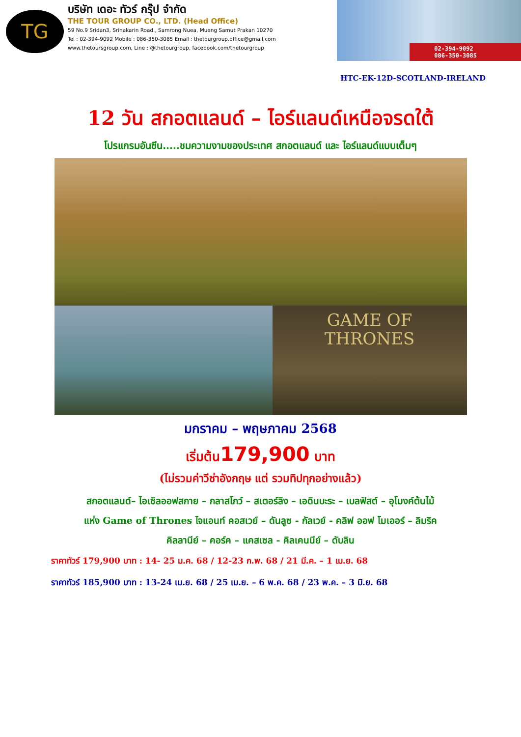TG
บริษัท เดอะ ทัวร์ กรุ๊ป จำกัด
THE TOUR GROUP CO., LTD. (Head Office)
59 No.9 Sridan3, Srinakarin Road., Samrong Nuea, Mueng Samut Prakan 10270
Tel : 02-394-9092 Mobile : 086-350-3085 Email : thetourgroup.office@gmail.com
www.thetoursgroup.com, Line : @thetourgroup, facebook.com/thetourgroup
02-394-9092
086-350-3085
HTC-EK-12D-SCOTLAND-IRELAND
12 วัน สกอตแลนด์ – ไอร์แลนด์เหนือจรดใต้
โปรแกรมอันซีน.....ชมความงามของประเทศ สกอตแลนด์ และ ไอร์แลนด์แบบเต็มๆ
GAME OF
THRONES
มกราคม – พฤษภาคม 2568
เริ่มต้น179,900 บาท
(ไม่รวมค่าวีซ่าอังกฤษ แต่ รวมทิปทุกอย่างแล้ว)
สกอตแลนด์– ไอเซิลออฟสกาย – กลาสโกว์ – สเตอร์ลิง – เอดินบะระ – เบลฟัสต์ – อุโมงค์ต้นไม้
แห่ง Game of Thrones ไจแอนท์ คอสเวย์ – ดันลูซ - กัลเวย์ - คลิฟ ออฟ โมเออร์ – ลิมริค
คิลลานีย์ – คอร์ค – แคสเซล - คิลเคนนีย์ – ดับลิน
ราคาทัวร์ 179,900 บาท : 14- 25 ม.ค. 68 / 12-23 ก.พ. 68 / 21 มี.ค. – 1 เม.ย. 68
ราคาทัวร์ 185,900 บาท : 13-24 เม.ย. 68 / 25 เม.ย. – 6 พ.ค. 68 / 23 พ.ค. – 3 มิ.ย. 68